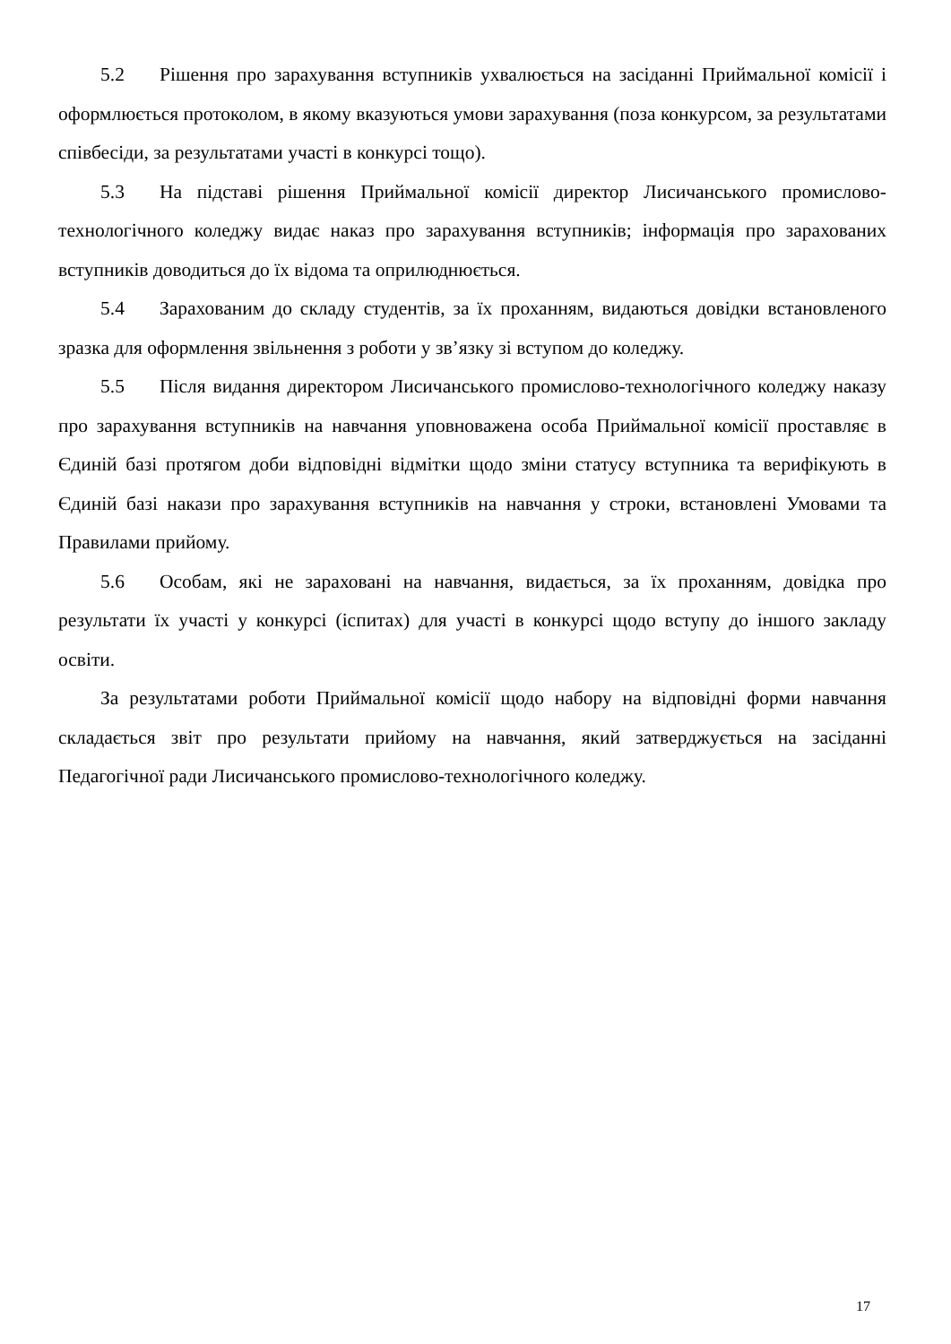5.2 Рішення про зарахування вступників ухвалюється на засіданні Приймальної комісії і оформлюється протоколом, в якому вказуються умови зарахування (поза конкурсом, за результатами співбесіди, за результатами участі в конкурсі тощо).
5.3 На підставі рішення Приймальної комісії директор Лисичанського промислово-технологічного коледжу видає наказ про зарахування вступників; інформація про зарахованих вступників доводиться до їх відома та оприлюднюється.
5.4 Зарахованим до складу студентів, за їх проханням, видаються довідки встановленого зразка для оформлення звільнення з роботи у зв’язку зі вступом до коледжу.
5.5 Після видання директором Лисичанського промислово-технологічного коледжу наказу про зарахування вступників на навчання уповноважена особа Приймальної комісії проставляє в Єдиній базі протягом доби відповідні відмітки щодо зміни статусу вступника та верифікують в Єдиній базі накази про зарахування вступників на навчання у строки, встановлені Умовами та Правилами прийому.
5.6 Особам, які не зараховані на навчання, видається, за їх проханням, довідка про результати їх участі у конкурсі (іспитах) для участі в конкурсі щодо вступу до іншого закладу освіти.
За результатами роботи Приймальної комісії щодо набору на відповідні форми навчання складається звіт про результати прийому на навчання, який затверджується на засіданні Педагогічної ради Лисичанського промислово-технологічного коледжу.
17